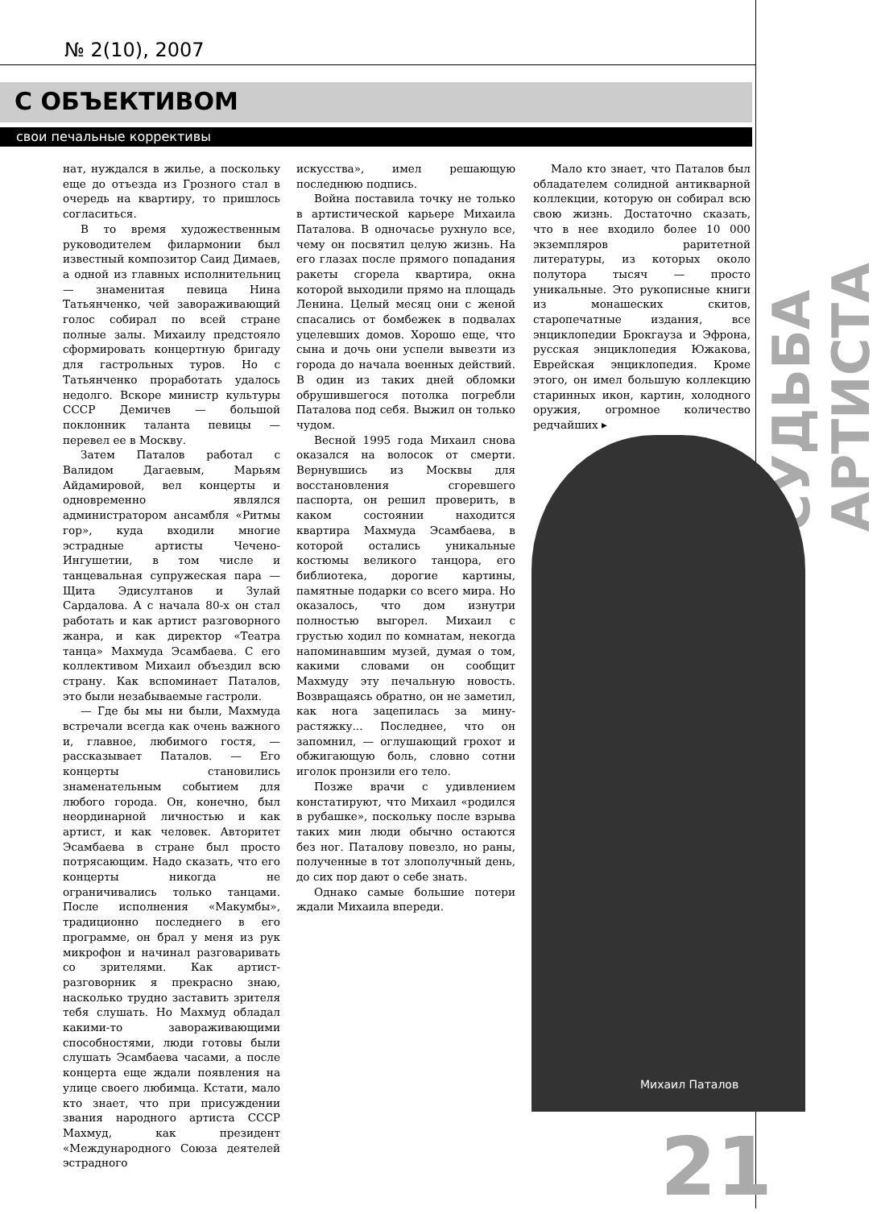№ 2(10), 2007
С ОБЪЕКТИВОМ
свои печальные коррективы
СУДЬБА АРТИСТА
нат, нуждался в жилье, а поскольку еще до отъезда из Грозного стал в очередь на квартиру, то пришлось согласиться.
В то время художественным руководителем филармонии был известный композитор Саид Димаев, а одной из главных исполнительниц — знаменитая певица Нина Татьянченко, чей завораживающий голос собирал по всей стране полные залы. Михаилу предстояло сформировать концертную бригаду для гастрольных туров. Но с Татьянченко проработать удалось недолго. Вскоре министр культуры СССР Демичев — большой поклонник таланта певицы — перевел ее в Москву.
Затем Паталов работал с Валидом Дагаевым, Марьям Айдамировой, вел концерты и одновременно являлся администратором ансамбля «Ритмы гор», куда входили многие эстрадные артисты Чечено-Ингушетии, в том числе и танцевальная супружеская пара — Щита Эдисултанов и Зулай Сардалова. А с начала 80-х он стал работать и как артист разговорного жанра, и как директор «Театра танца» Махмуда Эсамбаева. С его коллективом Михаил объездил всю страну. Как вспоминает Паталов, это были незабываемые гастроли.
— Где бы мы ни были, Махмуда встречали всегда как очень важного и, главное, любимого гостя, — рассказывает Паталов. — Его концерты становились знаменательным событием для любого города. Он, конечно, был неординарной личностью и как артист, и как человек. Авторитет Эсамбаева в стране был просто потрясающим. Надо сказать, что его концерты никогда не ограничивались только танцами. После исполнения «Макумбы», традиционно последнего в его программе, он брал у меня из рук микрофон и начинал разговаривать со зрителями. Как артист-разговорник я прекрасно знаю, насколько трудно заставить зрителя тебя слушать. Но Махмуд обладал какими-то завораживающими способностями, люди готовы были слушать Эсамбаева часами, а после концерта еще ждали появления на улице своего любимца. Кстати, мало кто знает, что при присуждении звания народного артиста СССР Махмуд, как президент «Международного Союза деятелей эстрадного
искусства», имел решающую последнюю подпись.
Война поставила точку не только в артистической карьере Михаила Паталова. В одночасье рухнуло все, чему он посвятил целую жизнь. На его глазах после прямого попадания ракеты сгорела квартира, окна которой выходили прямо на площадь Ленина. Целый месяц они с женой спасались от бомбежек в подвалах уцелевших домов. Хорошо еще, что сына и дочь они успели вывезти из города до начала военных действий. В один из таких дней обломки обрушившегося потолка погребли Паталова под себя. Выжил он только чудом.
Весной 1995 года Михаил снова оказался на волосок от смерти. Вернувшись из Москвы для восстановления сгоревшего паспорта, он решил проверить, в каком состоянии находится квартира Махмуда Эсамбаева, в которой остались уникальные костюмы великого танцора, его библиотека, дорогие картины, памятные подарки со всего мира. Но оказалось, что дом изнутри полностью выгорел. Михаил с грустью ходил по комнатам, некогда напоминавшим музей, думая о том, какими словами он сообщит Махмуду эту печальную новость. Возвращаясь обратно, он не заметил, как нога зацепилась за мину-растяжку... Последнее, что он запомнил, — оглушающий грохот и обжигающую боль, словно сотни иголок пронзили его тело.
Позже врачи с удивлением констатируют, что Михаил «родился в рубашке», поскольку после взрыва таких мин люди обычно остаются без ног. Паталову повезло, но раны, полученные в тот злополучный день, до сих пор дают о себе знать.
Однако самые большие потери ждали Михаила впереди.
Мало кто знает, что Паталов был обладателем солидной антикварной коллекции, которую он собирал всю свою жизнь. Достаточно сказать, что в нее входило более 10 000 экземпляров раритетной литературы, из которых около полутора тысяч — просто уникальные. Это рукописные книги из монашеских скитов, старопечатные издания, все энциклопедии Брокгауза и Эфрона, русская энциклопедия Южакова, Еврейская энциклопедия. Кроме этого, он имел большую коллекцию старинных икон, картин, холодного оружия, огромное количество редчайших ▸
Михаил Паталов
21